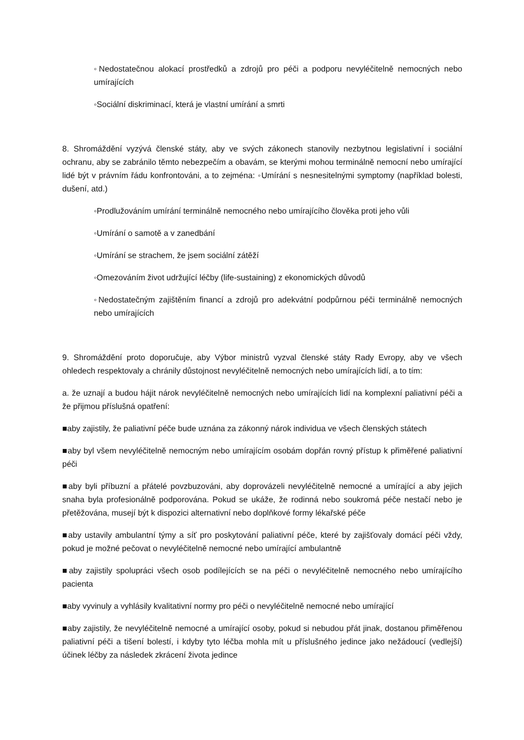◦Nedostatečnou alokací prostředků a zdrojů pro péči a podporu nevyléčitelně nemocných nebo umírajících
◦Sociální diskriminací, která je vlastní umírání a smrti
8. Shromáždění vyzývá členské státy, aby ve svých zákonech stanovily nezbytnou legislativní i sociální ochranu, aby se zabránilo těmto nebezpečím a obavám, se kterými mohou terminálně nemocní nebo umírající lidé být v právním řádu konfrontováni, a to zejména: ◦Umírání s nesnesitelnými symptomy (například bolesti, dušení, atd.)
◦Prodlužováním umírání terminálně nemocného nebo umírajícího člověka proti jeho vůli
◦Umírání o samotě a v zanedbání
◦Umírání se strachem, že jsem sociální zátěží
◦Omezováním život udržující léčby (life-sustaining) z ekonomických důvodů
◦Nedostatečným zajištěním financí a zdrojů pro adekvátní podpůrnou péči terminálně nemocných nebo umírajících
9. Shromáždění proto doporučuje, aby Výbor ministrů vyzval členské státy Rady Evropy, aby ve všech ohledech respektovaly a chránily důstojnost nevyléčitelně nemocných nebo umírajících lidí, a to tím:
a. že uznají a budou hájit nárok nevyléčitelně nemocných nebo umírajících lidí na komplexní paliativní péči a že přijmou příslušná opatření:
■aby zajistily, že paliativní péče bude uznána za zákonný nárok individua ve všech členských státech
■aby byl všem nevyléčitelně nemocným nebo umírajícím osobám dopřán rovný přístup k přiměřené paliativní péči
■aby byli příbuzní a přátelé povzbuzováni, aby doprovázeli nevyléčitelně nemocné a umírající a aby jejich snaha byla profesionálně podporována. Pokud se ukáže, že rodinná nebo soukromá péče nestačí nebo je přetěžována, musejí být k dispozici alternativní nebo doplňkové formy lékařské péče
■aby ustavily ambulantní týmy a síť pro poskytování paliativní péče, které by zajišťovaly domácí péči vždy, pokud je možné pečovat o nevyléčitelně nemocné nebo umírající ambulantně
■aby zajistily spolupráci všech osob podílejících se na péči o nevyléčitelně nemocného nebo umírajícího pacienta
■aby vyvinuly a vyhlásily kvalitativní normy pro péči o nevyléčitelně nemocné nebo umírající
■aby zajistily, že nevyléčitelně nemocné a umírající osoby, pokud si nebudou přát jinak, dostanou přiměřenou paliativní péči a tišení bolestí, i kdyby tyto léčba mohla mít u příslušného jedince jako nežádoucí (vedlejší) účinek léčby za následek zkrácení života jedince